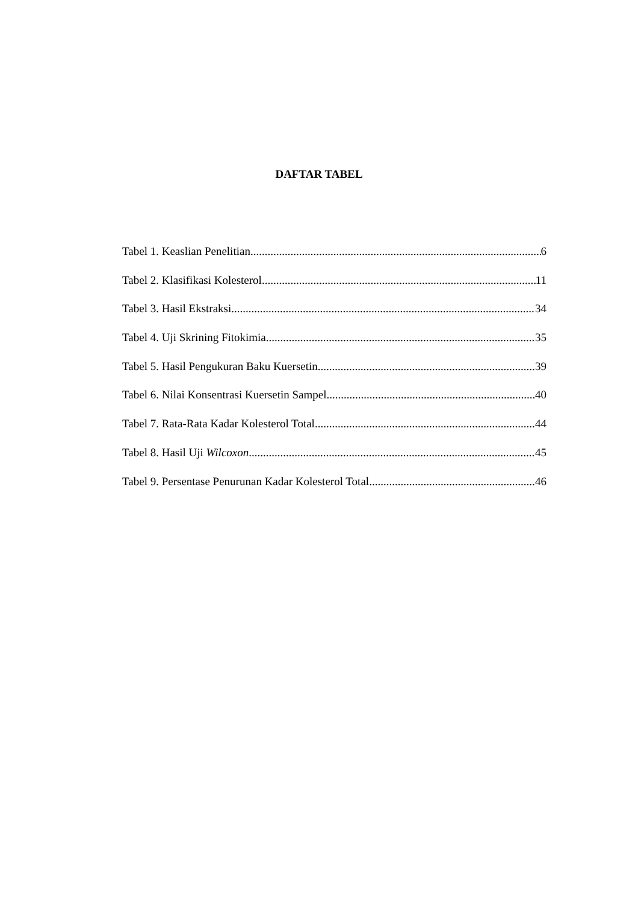DAFTAR TABEL
Tabel 1. Keaslian Penelitian 6
Tabel 2. Klasifikasi Kolesterol 11
Tabel 3. Hasil Ekstraksi 34
Tabel 4. Uji Skrining Fitokimia 35
Tabel 5. Hasil Pengukuran Baku Kuersetin 39
Tabel 6. Nilai Konsentrasi Kuersetin Sampel 40
Tabel 7. Rata-Rata Kadar Kolesterol Total 44
Tabel 8. Hasil Uji Wilcoxon 45
Tabel 9. Persentase Penurunan Kadar Kolesterol Total 46